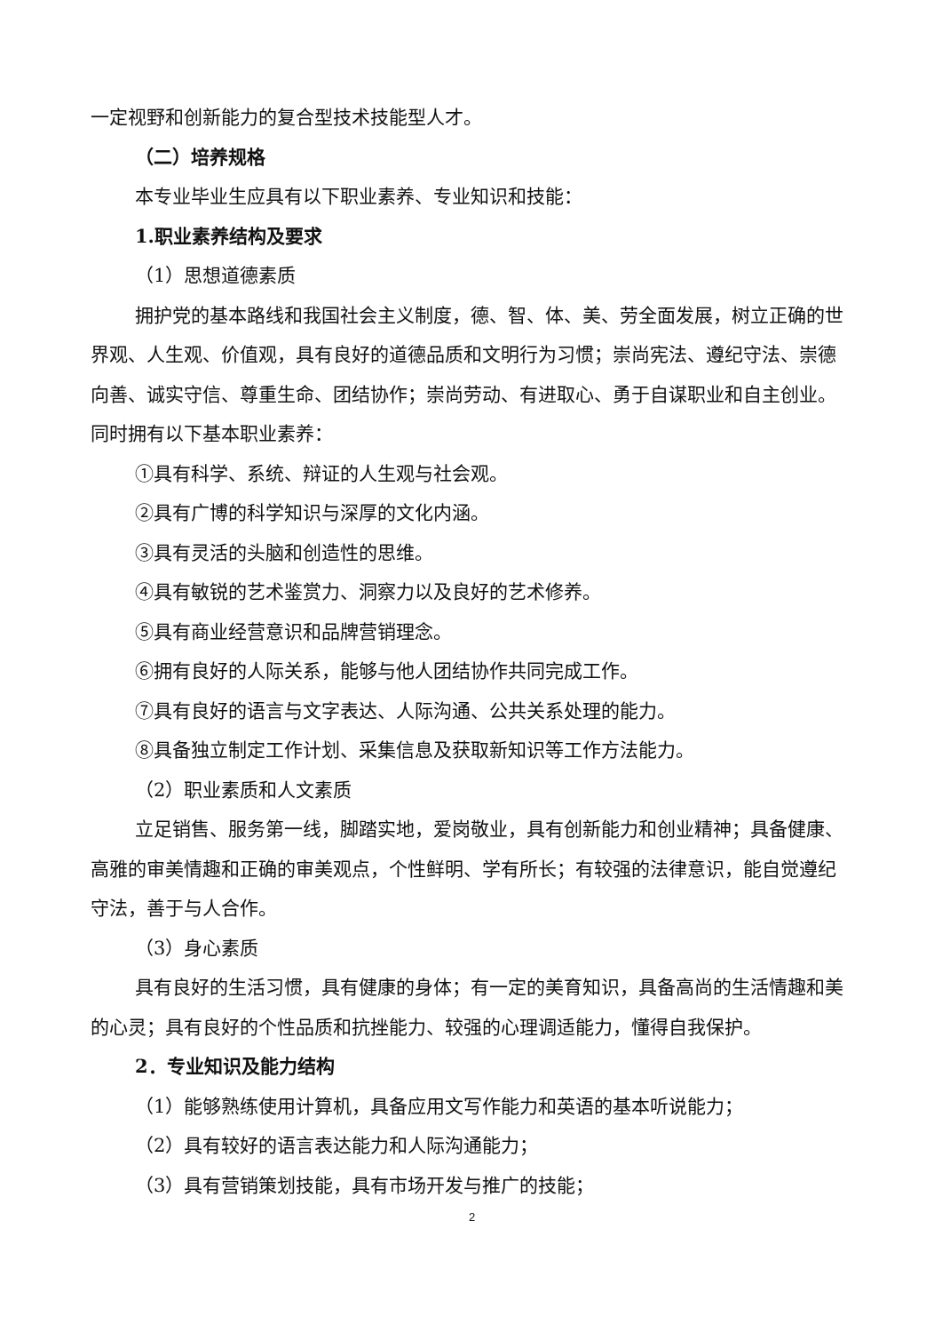一定视野和创新能力的复合型技术技能型人才。
（二）培养规格
本专业毕业生应具有以下职业素养、专业知识和技能：
1.职业素养结构及要求
（1）思想道德素质
拥护党的基本路线和我国社会主义制度，德、智、体、美、劳全面发展，树立正确的世界观、人生观、价值观，具有良好的道德品质和文明行为习惯；崇尚宪法、遵纪守法、崇德向善、诚实守信、尊重生命、团结协作；崇尚劳动、有进取心、勇于自谋职业和自主创业。同时拥有以下基本职业素养：
①具有科学、系统、辩证的人生观与社会观。
②具有广博的科学知识与深厚的文化内涵。
③具有灵活的头脑和创造性的思维。
④具有敏锐的艺术鉴赏力、洞察力以及良好的艺术修养。
⑤具有商业经营意识和品牌营销理念。
⑥拥有良好的人际关系，能够与他人团结协作共同完成工作。
⑦具有良好的语言与文字表达、人际沟通、公共关系处理的能力。
⑧具备独立制定工作计划、采集信息及获取新知识等工作方法能力。
（2）职业素质和人文素质
立足销售、服务第一线，脚踏实地，爱岗敬业，具有创新能力和创业精神；具备健康、高雅的审美情趣和正确的审美观点，个性鲜明、学有所长；有较强的法律意识，能自觉遵纪守法，善于与人合作。
（3）身心素质
具有良好的生活习惯，具有健康的身体；有一定的美育知识，具备高尚的生活情趣和美的心灵；具有良好的个性品质和抗挫能力、较强的心理调适能力，懂得自我保护。
2．专业知识及能力结构
（1）能够熟练使用计算机，具备应用文写作能力和英语的基本听说能力；
（2）具有较好的语言表达能力和人际沟通能力；
（3）具有营销策划技能，具有市场开发与推广的技能；
2